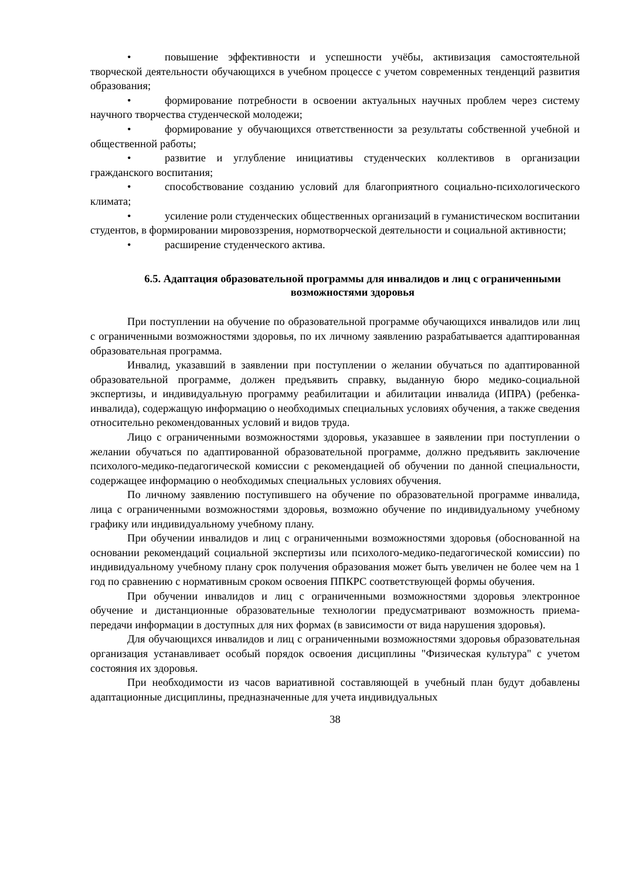• повышение эффективности и успешности учёбы, активизация самостоятельной творческой деятельности обучающихся в учебном процессе с учетом современных тенденций развития образования;
• формирование потребности в освоении актуальных научных проблем через систему научного творчества студенческой молодежи;
• формирование у обучающихся ответственности за результаты собственной учебной и общественной работы;
• развитие и углубление инициативы студенческих коллективов в организации гражданского воспитания;
• способствование созданию условий для благоприятного социально-психологического климата;
• усиление роли студенческих общественных организаций в гуманистическом воспитании студентов, в формировании мировоззрения, нормотворческой деятельности и социальной активности;
• расширение студенческого актива.
6.5. Адаптация образовательной программы для инвалидов и лиц с ограниченными возможностями здоровья
При поступлении на обучение по образовательной программе обучающихся инвалидов или лиц с ограниченными возможностями здоровья, по их личному заявлению разрабатывается адаптированная образовательная программа.
Инвалид, указавший в заявлении при поступлении о желании обучаться по адаптированной образовательной программе, должен предъявить справку, выданную бюро медико-социальной экспертизы, и индивидуальную программу реабилитации и абилитации инвалида (ИПРА) (ребенка-инвалида), содержащую информацию о необходимых специальных условиях обучения, а также сведения относительно рекомендованных условий и видов труда.
Лицо с ограниченными возможностями здоровья, указавшее в заявлении при поступлении о желании обучаться по адаптированной образовательной программе, должно предъявить заключение психолого-медико-педагогической комиссии с рекомендацией об обучении по данной специальности, содержащее информацию о необходимых специальных условиях обучения.
По личному заявлению поступившего на обучение по образовательной программе инвалида, лица с ограниченными возможностями здоровья, возможно обучение по индивидуальному учебному графику или индивидуальному учебному плану.
При обучении инвалидов и лиц с ограниченными возможностями здоровья (обоснованной на основании рекомендаций социальной экспертизы или психолого-медико-педагогической комиссии) по индивидуальному учебному плану срок получения образования может быть увеличен не более чем на 1 год по сравнению с нормативным сроком освоения ППКРС соответствующей формы обучения.
При обучении инвалидов и лиц с ограниченными возможностями здоровья электронное обучение и дистанционные образовательные технологии предусматривают возможность приема-передачи информации в доступных для них формах (в зависимости от вида нарушения здоровья).
Для обучающихся инвалидов и лиц с ограниченными возможностями здоровья образовательная организация устанавливает особый порядок освоения дисциплины "Физическая культура" с учетом состояния их здоровья.
При необходимости из часов вариативной составляющей в учебный план будут добавлены адаптационные дисциплины, предназначенные для учета индивидуальных
38